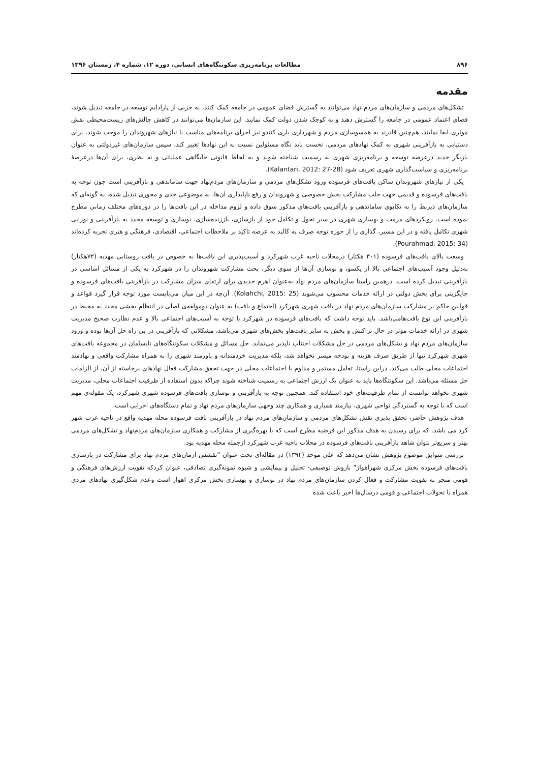۸۹۶ مطالعات برنامه‌ریزی سکونتگاه‌های انسانی، دوره ۱۲، شماره ۴، زمستان ۱۳۹۶
مقدمه
تشکل‌های مردمی و سازمان‌های مردم نهاد می‌توانند به گسترش فضای عمومی در جامعه کمک کنند، به جزیی از پارادایم توسعه در جامعه تبدیل شوند، فضای اعتماد عمومی در جامعه را گسترش دهند و به کوچک شدن دولت کمک نمایند. این سازمان‌ها می‌توانند در کاهش چالش‌های زیست‌محیطی نقش موثری ایفا نمایند، هم‌چنین قادرند به همسوسازی مردم و شهرداری یاری کنندو نیز اجرای برنامه‌های مناسب با نیازهای شهروندان را موجب شوند. برای دستیابی به بازآفرینی شهری به کمک نهادهای مردمی، نخست باید نگاه مسئولین نسبت به این نهادها تغییر کند، سپس سازمان‌های غیردولتی به عنوان بازیگر جدید درعرصه توسعه و برنامه‌ریزی شهری به رسمیت شناخته شوند و به لحاظ قانونی جایگاهی عملیاتی و نه نظری، برای آن‌ها درعرصهٔ برنامه‌ریزی و سیاست‌گذاری شهری تعریف شود (Kalantari, 2012: 27-28).
یکی از نیازهای شهروندان ساکن بافت‌های فرسوده ورود تشکل‌های مردمی و سازمان‌های مردم‌نهاد جهت ساماندهی و بازآفرینی است چون توجه به بافت‌های فرسوده و قدیمی جهت جلب مشارکت بخش خصوصی و شهروندان و رفع ناپایداری آن‌ها، به موضوعی جدی و محوری تبدیل شده، به گونه‌ای که سازمان‌های ذیربط را به تکاپوی ساماندهی و بازآفرینی بافت‌های مذکور سوق داده و لزوم مداخله در این بافت‌ها را در دوره‌های مختلف زمانی مطرح نموده است. رویکردهای مرمت و بهسازی شهری در سیر تحول و تکامل خود از بازسازی، باززنده‌سازی، نوسازی و توسعه مجدد به بازآفرینی و نوزایی شهری تکامل یافته و در این مسیر، گذاری را از حوزه توجه صرف به کالبد به عرصه تاکید بر ملاحظات اجتماعی، اقتصادی، فرهنگی و هنری تجربه کرده‌اند (Pourahmad, 2015: 34).
وسعت بالای بافت‌های فرسوده (۳۰۱ هکتار) درمحلات ناحیه غرب شهرکرد و آسیب‌پذیری این بافت‌ها به خصوص در بافت روستایی مهدیه (۷۲هکتار) به‌دلیل وجود آسیب‌های اجتماعی بالا از یکسو، و نوسازی آن‌ها از سوی دیگر، بحث مشارکت شهروندان را در شهرکرد به یکی از مسائل اساسی در بازآفرینی تبدیل کرده است، درهمین راستا سازمان‌های مردم نهاد به‌عنوان اهرم جدیدی برای ارتقای میزان مشارکت در بازآفرینی بافت‌های فرسوده و جایگزینی برای بخش دولتی در ارائه خدمات محسوب می‌شوند (Kolahchi, 2015: 25). آن‌چه در این میان می‌بایست مورد توجه قرار گیرد قواعد و قوانین حاکم بر مشارکت سازمان‌های مردم نهاد در بافت شهری شهرکرد (اجتماع و بافت) به عنوان دومولفه‌ی اصلی در انتظام بخشی مجدد به محیط در بازآفرینی این نوع بافت‌هامی‌باشد. باید توجه داشت که بافت‌های فرسوده در شهرکرد با توجه به آسیب‌های اجتماعی بالا و عدم نظارت صحیح مدیریت شهری در ارائه خدمات موثر در حال تراکنش و پخش به سایر بافت‌هاو بخش‌های شهری می‌باشد، مشکلاتی که بازآفرینی در پی راه حل آن‌ها بوده و ورود سازمان‌های مردم نهاد و تشکل‌های مردمی در حل مشکلات اجتناب ناپذیر می‌نماید. حل مسائل و مشکلات سکونتگاه‌های نابسامان در مجموعه بافت‌های شهری شهرکرد تنها از طریق صرف هزینه و بودجه میسر نخواهد شد، بلکه مدیریت خردمندانه و باورمند شهری را به همراه مشارکت واقعی و نهادمند اجتماعات محلی طلب می‌کند. دراین راستا، تعامل مستمر و مداوم با اجتماعات محلی در جهت تحقق مشارکت فعال نهادهای برخاسته از آن، از الزامات حل مسئله می‌باشد. این سکونتگاه‌ها باید به عنوان یک ارزش اجتماعی به رسمیت شناخته شوند چراکه بدون استفاده از ظرفیت اجتماعات محلی، مدیریت شهری نخواهد توانست از تمام ظرفیت‌های خود استفاده کند. همچنین توجه به بازآفرینی و نوسازی بافت‌های فرسوده شهری شهرکرد، یک مقوله‌ی مهم است که با توجه به گستردگی نواحی شهری، نیازمند همیاری و همکاری چند وجهی سازمان‌های مردم نهاد و تمام دستگاه‌های اجرایی است.
هدف پژوهش حاضر، تحقق پذیری نقش تشکل‌های مردمی و سازمان‌های مردم نهاد در بازآفرینی بافت فرسوده محله مهدیه واقع در ناحیه غرب شهر کرد می باشد. که برای رسیدن به هدف مذکور این فرضیه مطرح است که با بهره‌گیری از مشارکت و همکاری سازمان‌های مردم‌نهاد و تشکل‌های مردمی بهتر و سریع‌تر بتوان شاهد بازآفرینی بافت‌های فرسوده در محلات ناحیه غرب شهرکرد ازجمله محله مهدیه بود.
بررسی سوابق موضوع پژوهش نشان می‌دهد که علی موحد (۱۳۹۲) در مقاله‌ای تحت عنوان "نقشس ازمان‌های مردم نهاد برای مشارکت در بازسازی بافت‌های فرسوده بخش مرکزی شهراهواز" باروش توصیفی- تحلیل و پیمایشی و شیوه نمونه‌گیری تصادفی، عنوان کردکه تقویت ارزش‌های فرهنگی و قومی منجر به تقویت مشارکت و فعال کردن سازمان‌های مردم نهاد در نوسازی و بهسازی بخش مرکزی اهواز است وعدم شکل‌گیری نهادهای مردی همراه با تحولات اجتماعی و قومی درسال‌ها اخیر باعث شده